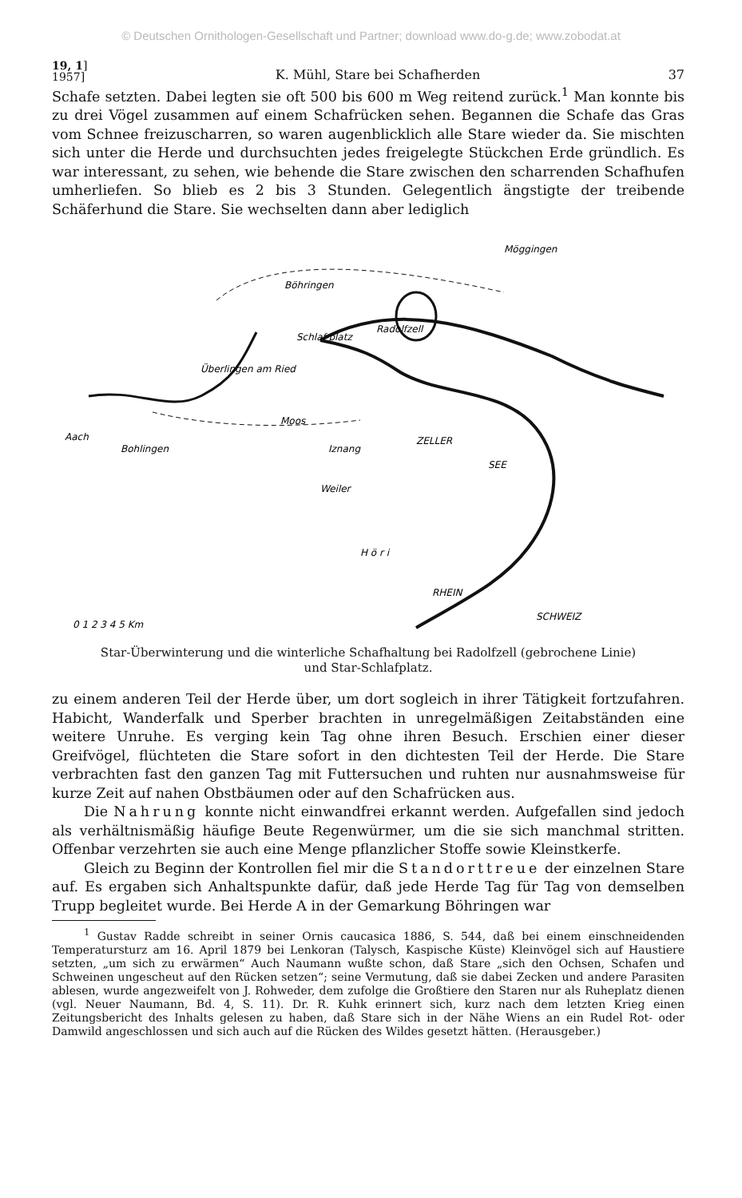© Deutschen Ornithologen-Gesellschaft und Partner; download www.do-g.de; www.zobodat.at
19, 1]
1957]
K. Mühl, Stare bei Schafherden
37
Schafe setzten. Dabei legten sie oft 500 bis 600 m Weg reitend zurück.<sup>1</sup> Man konnte bis zu drei Vögel zusammen auf einem Schafrücken sehen. Begannen die Schafe das Gras vom Schnee freizuscharren, so waren augenblicklich alle Stare wieder da. Sie mischten sich unter die Herde und durchsuchten jedes freigelegte Stückchen Erde gründlich. Es war interessant, zu sehen, wie behende die Stare zwischen den scharrenden Schafhufen umherliefen. So blieb es 2 bis 3 Stunden. Gelegentlich ängstigte der treibende Schäferhund die Stare. Sie wechselten dann aber lediglich
Böhringen
Radolfzell
Möggingen
Überlingen am Ried
Schlaf-platz
Moos
Aach
Bohlingen
Iznang
ZELLER
SEE
Weiler
H ö r i
SCHWEIZ
RHEIN
0 1 2 3 4 5 Km
Star-Überwinterung und die winterliche Schafhaltung bei Radolfzell (gebrochene Linie)
und Star-Schlafplatz.
zu einem anderen Teil der Herde über, um dort sogleich in ihrer Tätigkeit fortzufahren. Habicht, Wanderfalk und Sperber brachten in unregelmäßigen Zeitabständen eine weitere Unruhe. Es verging kein Tag ohne ihren Besuch. Erschien einer dieser Greifvögel, flüchteten die Stare sofort in den dichtesten Teil der Herde. Die Stare verbrachten fast den ganzen Tag mit Futtersuchen und ruhten nur ausnahmsweise für kurze Zeit auf nahen Obstbäumen oder auf den Schafrücken aus.
Die Nahrung konnte nicht einwandfrei erkannt werden. Aufgefallen sind jedoch als verhältnismäßig häufige Beute Regenwürmer, um die sie sich manchmal stritten. Offenbar verzehrten sie auch eine Menge pflanzlicher Stoffe sowie Kleinstkerfe.
Gleich zu Beginn der Kontrollen fiel mir die Standorttreue der einzelnen Stare auf. Es ergaben sich Anhaltspunkte dafür, daß jede Herde Tag für Tag von demselben Trupp begleitet wurde. Bei Herde A in der Gemarkung Böhringen war
<sup>1</sup> Gustav Radde schreibt in seiner Ornis caucasica 1886, S. 544, daß bei einem einschneidenden Temperatursturz am 16. April 1879 bei Lenkoran (Talysch, Kaspische Küste) Kleinvögel sich auf Haustiere setzten, „um sich zu erwärmen“ Auch Naumann wußte schon, daß Stare „sich den Ochsen, Schafen und Schweinen ungescheut auf den Rücken setzen“; seine Vermutung, daß sie dabei Zecken und andere Parasiten ablesen, wurde angezweifelt von J. Rohweder, dem zufolge die Großtiere den Staren nur als Ruheplatz dienen (vgl. Neuer Naumann, Bd. 4, S. 11). Dr. R. Kuhk erinnert sich, kurz nach dem letzten Krieg einen Zeitungsbericht des Inhalts gelesen zu haben, daß Stare sich in der Nähe Wiens an ein Rudel Rot- oder Damwild angeschlossen und sich auch auf die Rücken des Wildes gesetzt hätten. (Herausgeber.)